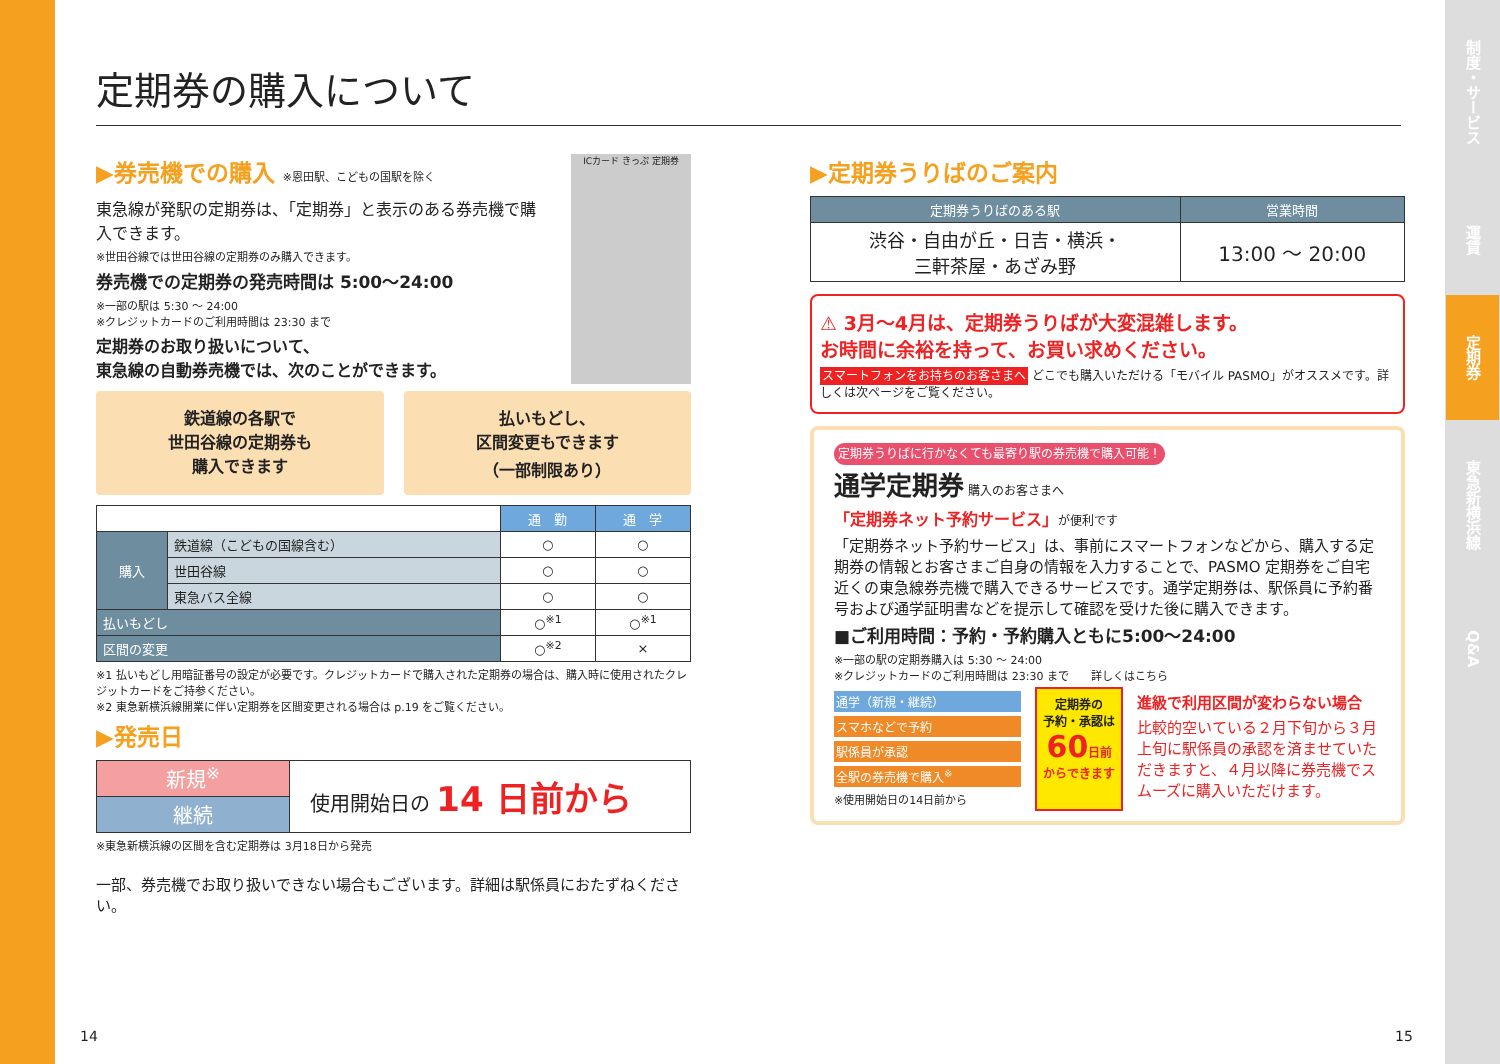制度・サービス
運賃
定期券
東急新横浜線
Q&A
定期券の購入について
▶券売機での購入 ※恩田駅、こどもの国駅を除く
東急線が発駅の定期券は、「定期券」と表示のある券売機で購入できます。
※世田谷線では世田谷線の定期券のみ購入できます。
券売機での定期券の発売時間は 5:00〜24:00
※一部の駅は 5:30 ～ 24:00
※クレジットカードのご利用時間は 23:30 まで
定期券のお取り扱いについて、
東急線の自動券売機では、次のことができます。
ICカード きっぷ 定期券
鉄道線の各駅で
世田谷線の定期券も
購入できます
払いもどし、
区間変更もできます
（一部制限あり）
| | | 通 勤 | 通 学 |
| 購入 | 鉄道線（こどもの国線含む） | ○ | ○ |
| | 世田谷線 | ○ | ○ |
| | 東急バス全線 | ○ | ○ |
| 払いもどし | | ○<sup>※1</sup> | ○<sup>※1</sup> |
| 区間の変更 | | ○<sup>※2</sup> | × |
※1 払いもどし用暗証番号の設定が必要です。クレジットカードで購入された定期券の場合は、購入時に使用されたクレジットカードをご持参ください。
※2 東急新横浜線開業に伴い定期券を区間変更される場合は p.19 をご覧ください。
▶発売日
| 新規<sup>※</sup> | 使用開始日の 14 日前から |
| 継続 | |
※東急新横浜線の区間を含む定期券は 3月18日から発売
一部、券売機でお取り扱いできない場合もございます。詳細は駅係員におたずねください。
▶定期券うりばのご案内
| 定期券うりばのある駅 | 営業時間 |
| --- | --- |
| 渋谷・自由が丘・日吉・横浜・ 三軒茶屋・あざみ野 | 13:00 ～ 20:00 |
⚠ 3月～4月は、定期券うりばが大変混雑します。
お時間に余裕を持って、お買い求めください。
スマートフォンをお持ちのお客さまへ どこでも購入いただける「モバイル PASMO」がオススメです。詳しくは次ページをご覧ください。
定期券うりばに行かなくても最寄り駅の券売機で購入可能！
通学定期券 購入のお客さまへ
「定期券ネット予約サービス」が便利です
「定期券ネット予約サービス」は、事前にスマートフォンなどから、購入する定期券の情報とお客さまご自身の情報を入力することで、PASMO 定期券をご自宅近くの東急線券売機で購入できるサービスです。通学定期券は、駅係員に予約番号および通学証明書などを提示して確認を受けた後に購入できます。
■ご利用時間：予約・予約購入ともに5:00〜24:00
※一部の駅の定期券購入は 5:30 ～ 24:00
※クレジットカードのご利用時間は 23:30 まで　　詳しくはこちら
通学（新規・継続）
スマホなどで予約
駅係員が承認
全駅の券売機で購入<sup>※</sup>
※使用開始日の14日前から
定期券の
予約・承認は
60 日前
からできます
進級で利用区間が変わらない場合
比較的空いている２月下旬から３月上旬に駅係員の承認を済ませていただきますと、４月以降に券売機でスムーズに購入いただけます。
14 15